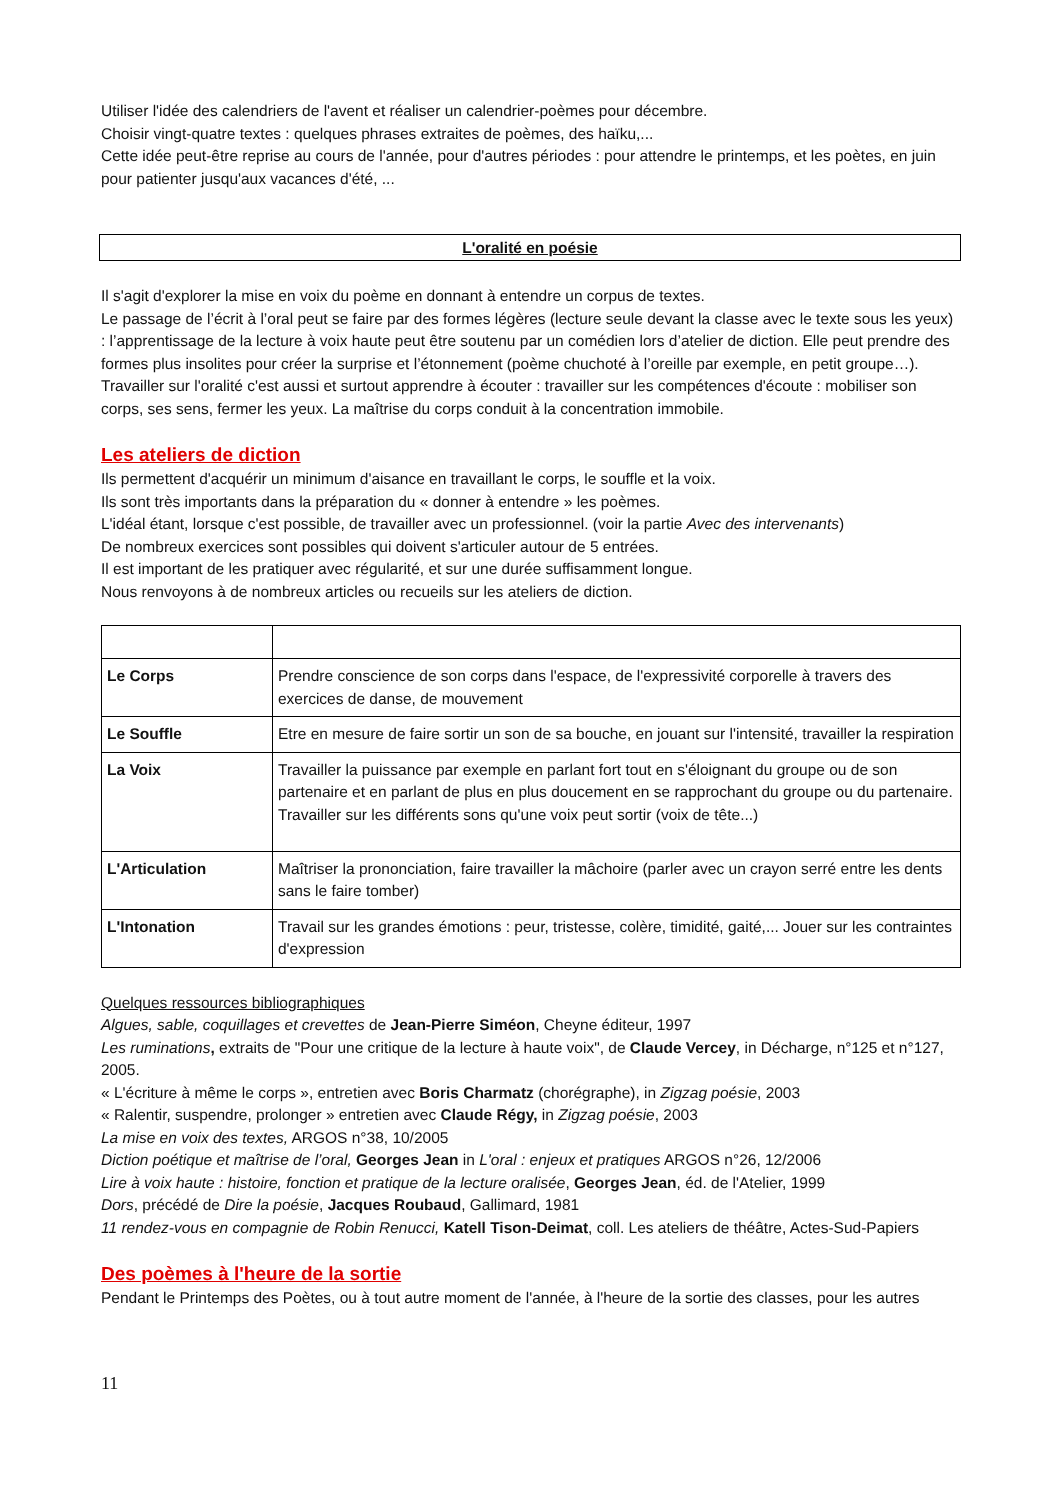Utiliser l'idée des calendriers de l'avent et réaliser un calendrier-poèmes pour décembre.
Choisir vingt-quatre textes : quelques phrases extraites de poèmes, des haïku,...
Cette idée peut-être reprise au cours de l'année, pour d'autres périodes : pour attendre le printemps, et les poètes, en juin pour patienter jusqu'aux vacances d'été, ...
L'oralité en poésie
Il s'agit d'explorer la mise en voix du poème en donnant à entendre un corpus de textes.
Le passage de l’écrit à l’oral peut se faire par des formes légères (lecture seule devant la classe avec le texte sous les yeux) : l’apprentissage de la lecture à voix haute peut être soutenu par un comédien lors d’atelier de diction. Elle peut prendre des formes plus insolites pour créer la surprise et l’étonnement (poème chuchoté à l’oreille par exemple, en petit groupe…).
Travailler sur l'oralité c'est aussi et surtout apprendre à écouter : travailler sur les compétences d'écoute : mobiliser son corps, ses sens, fermer les yeux. La maîtrise du corps conduit à la concentration immobile.
Les ateliers de diction
Ils permettent d'acquérir un minimum d'aisance en travaillant le corps, le souffle et la voix.
Ils sont très importants dans la préparation du « donner à entendre » les poèmes.
L'idéal étant, lorsque c'est possible, de travailler avec un professionnel. (voir la partie Avec des intervenants)
De nombreux exercices sont possibles qui doivent s'articuler autour de 5 entrées.
Il est important de les pratiquer avec régularité, et sur une durée suffisamment longue.
Nous renvoyons à de nombreux articles ou recueils sur les ateliers de diction.
| Le Corps | Prendre conscience de son corps dans l'espace, de l'expressivité corporelle à travers des exercices de danse, de mouvement |
| Le Souffle | Etre en mesure de faire sortir un son de sa bouche, en jouant sur l'intensité, travailler la respiration |
| La Voix | Travailler la puissance par exemple en parlant fort tout en s'éloignant du groupe ou de son partenaire et en parlant de plus en plus doucement en se rapprochant du groupe ou du partenaire. Travailler sur les différents sons qu'une voix peut sortir (voix de tête...) |
| L'Articulation | Maîtriser la prononciation, faire travailler la mâchoire (parler avec un crayon serré entre les dents sans le faire tomber) |
| L'Intonation | Travail sur les grandes émotions : peur, tristesse, colère, timidité, gaité,... Jouer sur les contraintes d'expression |
Quelques ressources bibliographiques
Algues, sable, coquillages et crevettes de Jean-Pierre Siméon, Cheyne éditeur, 1997
Les ruminations, extraits de "Pour une critique de la lecture à haute voix", de Claude Vercey, in Décharge, n°125 et n°127, 2005.
« L'écriture à même le corps », entretien avec Boris Charmatz (chorégraphe), in Zigzag poésie, 2003
« Ralentir, suspendre, prolonger » entretien avec Claude Régy, in Zigzag poésie, 2003
La mise en voix des textes, ARGOS n°38, 10/2005
Diction poétique et maîtrise de l’oral, Georges Jean in L'oral : enjeux et pratiques ARGOS n°26, 12/2006
Lire à voix haute : histoire, fonction et pratique de la lecture oralisée, Georges Jean, éd. de l'Atelier, 1999
Dors, précédé de Dire la poésie, Jacques Roubaud, Gallimard, 1981
11 rendez-vous en compagnie de Robin Renucci, Katell Tison-Deimat, coll. Les ateliers de théâtre, Actes-Sud-Papiers
Des poèmes à l'heure de la sortie
Pendant le Printemps des Poètes, ou à tout autre moment de l'année, à l'heure de la sortie des classes, pour les autres
11